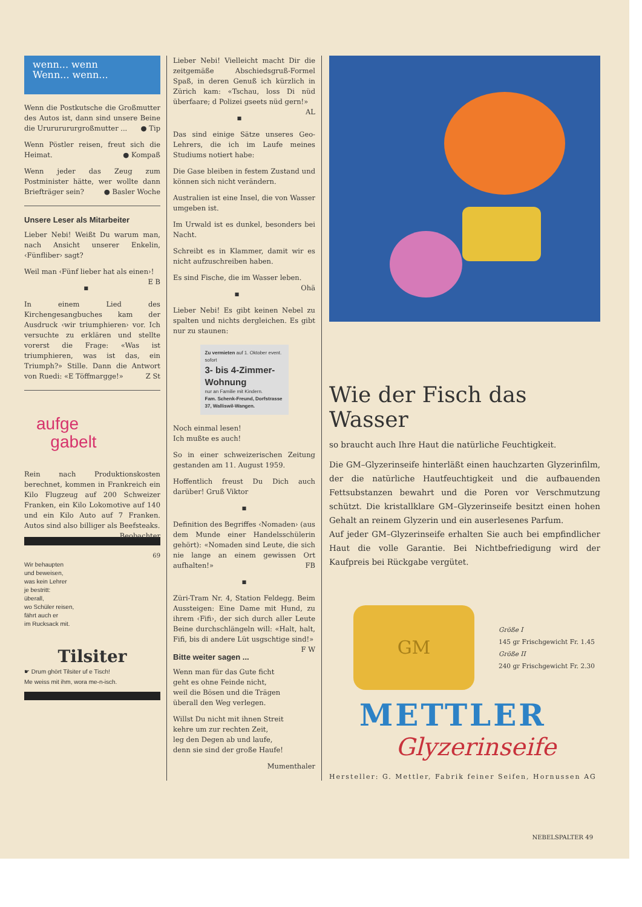wenn... wenn
Wenn... wenn...
Wenn die Postkutsche die Großmutter des Autos ist, dann sind unsere Beine die Urururururgroßmutter ... ● Tip
Wenn Pöstler reisen, freut sich die Heimat. ● Kompaß
Wenn jeder das Zeug zum Postminister hätte, wer wollte dann Briefträger sein? ● Basler Woche
Unsere Leser als Mitarbeiter
Lieber Nebi! Weißt Du warum man, nach Ansicht unserer Enkelin, ‹Fünfliber› sagt?
Weil man ‹Fünf lieber hat als einen›! E B
■
In einem Lied des Kirchengesangbuches kam der Ausdruck ‹wir triumphieren› vor. Ich versuchte zu erklären und stellte vorerst die Frage: «Was ist triumphieren, was ist das, ein Triumph?» Stille. Dann die Antwort von Ruedi: «E Töffmargge!» Z St
aufge
gabelt
Rein nach Produktionskosten berechnet, kommen in Frankreich ein Kilo Flugzeug auf 200 Schweizer Franken, ein Kilo Lokomotive auf 140 und ein Kilo Auto auf 7 Franken. Autos sind also billiger als Beefsteaks. Beobachter
69
Wir behaupten
und beweisen,
was kein Lehrer
je bestritt:
überall,
wo Schüler reisen,
fährt auch er
im Rucksack mit.
Tilsiter
☛ Drum ghört Tilsiter uf e Tisch!
Me weiss mit ihm, wora me-n-isch.
Lieber Nebi! Vielleicht macht Dir die zeitgemäße Abschiedsgruß-Formel Spaß, in deren Genuß ich kürzlich in Zürich kam: «Tschau, loss Di nüd überfaare; d Polizei gseets nüd gern!» AL
■
Das sind einige Sätze unseres Geo-Lehrers, die ich im Laufe meines Studiums notiert habe:
Die Gase bleiben in festem Zustand und können sich nicht verändern.
Australien ist eine Insel, die von Wasser umgeben ist.
Im Urwald ist es dunkel, besonders bei Nacht.
Schreibt es in Klammer, damit wir es nicht aufzuschreiben haben.
Es sind Fische, die im Wasser leben. Ohä
■
Lieber Nebi! Es gibt keinen Nebel zu spalten und nichts dergleichen. Es gibt nur zu staunen:
Zu vermieten auf 1. Oktober event. sofort
3- bis 4-Zimmer-Wohnung
nur an Familie mit Kindern.
Fam. Schenk-Freund, Dorfstrasse 37, Walliswil-Wangen.
Noch einmal lesen!
Ich mußte es auch!
So in einer schweizerischen Zeitung gestanden am 11. August 1959.
Hoffentlich freust Du Dich auch darüber! Gruß Viktor
■
Definition des Begriffes ‹Nomaden› (aus dem Munde einer Handelsschülerin gehört): «Nomaden sind Leute, die sich nie lange an einem gewissen Ort aufhalten!» FB
■
Züri-Tram Nr. 4, Station Feldegg. Beim Aussteigen: Eine Dame mit Hund, zu ihrem ‹Fifi›, der sich durch aller Leute Beine durchschlängeln will: «Halt, halt, Fifi, bis di andere Lüt usgschtige sind!» F W
Bitte weiter sagen ...
Wenn man für das Gute ficht
geht es ohne Feinde nicht,
weil die Bösen und die Trägen
überall den Weg verlegen.
Willst Du nicht mit ihnen Streit
kehre um zur rechten Zeit,
leg den Degen ab und laufe,
denn sie sind der große Haufe!
Mumenthaler
Wie der Fisch das Wasser
so braucht auch Ihre Haut die natürliche Feuchtigkeit.
Die GM–Glyzerinseife hinterläßt einen hauchzarten Glyzerinfilm, der die natürliche Hautfeuchtigkeit und die aufbauenden Fettsubstanzen bewahrt und die Poren vor Verschmutzung schützt. Die kristallklare GM–Glyzerinseife besitzt einen hohen Gehalt an reinem Glyzerin und ein auserlesenes Parfum.
Auf jeder GM–Glyzerinseife erhalten Sie auch bei empfindlicher Haut die volle Garantie. Bei Nichtbefriedigung wird der Kaufpreis bei Rückgabe vergütet.
GM
Größe I
145 gr Frischgewicht Fr. 1.45
Größe II
240 gr Frischgewicht Fr. 2.30
METTLER
Glyzerinseife
Hersteller: G. Mettler, Fabrik feiner Seifen, Hornussen AG
NEBELSPALTER 49